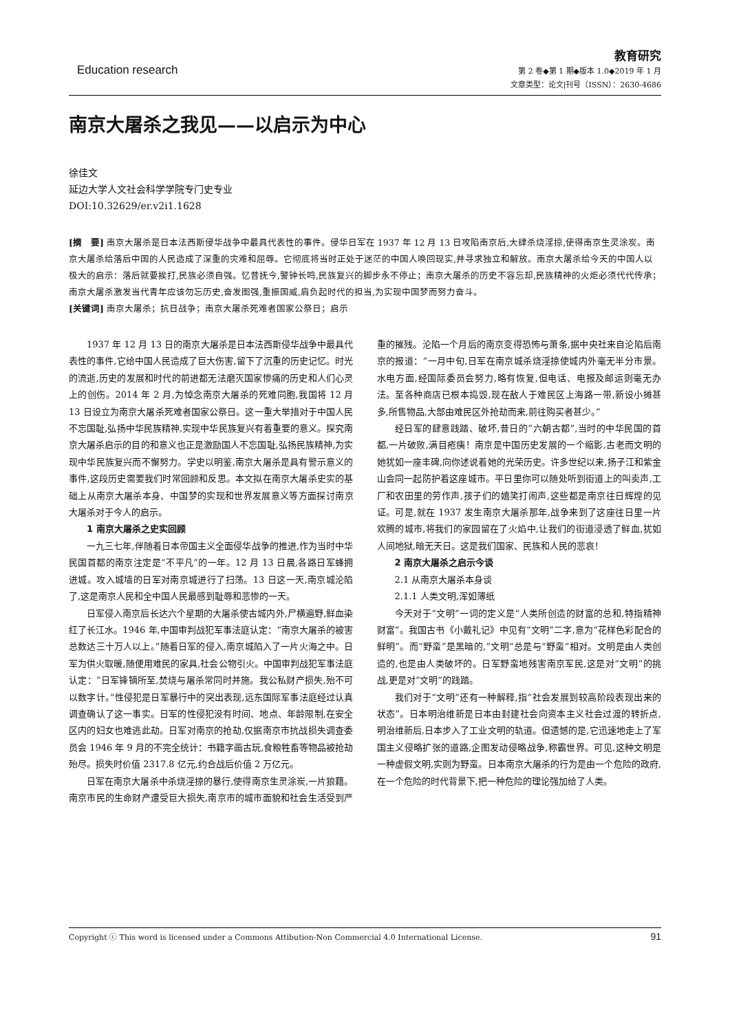Education research
教育研究
第 2 卷◆第 1 期◆版本 1.0◆2019 年 1 月
文章类型：论文|刊号（ISSN）：2630-4686
南京大屠杀之我见——以启示为中心
徐佳文
延边大学人文社会科学学院专门史专业
DOI:10.32629/er.v2i1.1628
[摘　要] 南京大屠杀是日本法西斯侵华战争中最具代表性的事件。侵华日军在 1937 年 12 月 13 日攻陷南京后,大肆杀烧淫掠,使得南京生灵涂炭。南京大屠杀给落后中国的人民造成了深重的灾难和屈辱。它彻底将当时正处于迷茫的中国人唤回现实,并寻求独立和解放。南京大屠杀给今天的中国人以极大的启示：落后就要挨打,民族必须自强。忆昔抚今,警钟长鸣,民族复兴的脚步永不停止；南京大屠杀的历史不容忘却,民族精神的火炬必须代代传承；南京大屠杀激发当代青年应该勿忘历史,奋发图强,重振国威,肩负起时代的担当,为实现中国梦而努力奋斗。
[关键词] 南京大屠杀；抗日战争；南京大屠杀死难者国家公祭日；启示
1937 年 12 月 13 日的南京大屠杀是日本法西斯侵华战争中最具代表性的事件,它给中国人民造成了巨大伤害,留下了沉重的历史记忆。时光的流逝,历史的发展和时代的前进都无法磨灭国家惨痛的历史和人们心灵上的创伤。2014 年 2 月,为悼念南京大屠杀的死难同胞,我国将 12 月 13 日设立为南京大屠杀死难者国家公祭日。这一重大举措对于中国人民不忘国耻,弘扬中华民族精神,实现中华民族复兴有着重要的意义。探究南京大屠杀启示的目的和意义也正是激励国人不忘国耻,弘扬民族精神,为实现中华民族复兴而不懈努力。学史以明鉴,南京大屠杀是具有警示意义的事件,这段历史需要我们时常回顾和反思。本文拟在南京大屠杀史实的基础上从南京大屠杀本身、中国梦的实现和世界发展意义等方面探讨南京大屠杀对于今人的启示。
1 南京大屠杀之史实回顾
一九三七年,伴随着日本帝国主义全面侵华战争的推进,作为当时中华民国首都的南京注定是“不平凡”的一年。12 月 13 日晨,各路日军蜂拥进城。攻入城墙的日军对南京城进行了扫荡。13 日这一天,南京城沦陷了,这是南京人民和全中国人民最感到耻辱和悲惨的一天。
日军侵入南京后长达六个星期的大屠杀使古城内外,尸横遍野,鲜血染红了长江水。1946 年,中国审判战犯军事法庭认定：“南京大屠杀的被害总数达三十万人以上。”随着日军的侵入,南京城陷入了一片火海之中。日军为供火取暖,随便用难民的家具,社会公物引火。中国审判战犯军事法庭认定：“日军锋镝所至,焚烧与屠杀常同时并施。我公私财产损失,殆不可以数字计。”性侵犯是日军暴行中的突出表现,远东国际军事法庭经过认真调查确认了这一事实。日军的性侵犯没有时间、地点、年龄限制,在安全区内的妇女也难逃此劫。日军对南京的抢劫,仅据南京市抗战损失调查委员会 1946 年 9 月的不完全统计：书籍字画古玩,食粮牲畜等物品被抢劫殆尽。损失时价值 2317.8 亿元,约合战后价值 2 万亿元。
日军在南京大屠杀中杀烧淫掠的暴行,使得南京生灵涂炭,一片狼藉。南京市民的生命财产遭受巨大损失,南京市的城市面貌和社会生活受到严重的摧残。沦陷一个月后的南京变得恐怖与萧条,据中央社来自沦陷后南京的报道：“一月中旬,日军在南京城杀烧淫掠使城内外毫无半分市景。水电方面,经国际委员会努力,略有恢复,但电话、电报及邮运则毫无办法。至各种商店已根本捣毁,现在敌人于难民区上海路一带,新设小摊甚多,所售物品,大部由难民区外抢劫而来,前往购买者甚少。”
经日军的肆意践踏、破坏,昔日的“六朝古都”,当时的中华民国的首都,一片破败,满目疮痍！南京是中国历史发展的一个缩影,古老而文明的她犹如一座丰碑,向你述说着她的光荣历史。许多世纪以来,扬子江和紫金山会同一起防护着这座城市。平日里你可以随处听到街道上的叫卖声,工厂和农田里的劳作声,孩子们的嬉笑打闹声,这些都是南京往日辉煌的见证。可是,就在 1937 发生南京大屠杀那年,战争来到了这座往日里一片欢腾的城市,将我们的家园留在了火焰中,让我们的街道浸透了鲜血,犹如人间地狱,暗无天日。这是我们国家、民族和人民的悲哀！
2 南京大屠杀之启示今谈
2.1 从南京大屠杀本身谈
2.1.1 人类文明,浑如薄纸
今天对于“文明”一词的定义是“人类所创造的财富的总和,特指精神财富”。我国古书《小戴礼记》中见有“文明”二字,意为“花样色彩配合的鲜明”。而“野蛮”是黑暗的,“文明”总是与“野蛮”相对。文明是由人类创造的,也是由人类破坏的。日军野蛮地残害南京军民,这是对“文明”的挑战,更是对“文明”的践踏。
我们对于“文明”还有一种解释,指“社会发展到较高阶段表现出来的状态”。日本明治维新是日本由封建社会向资本主义社会过渡的转折点,明治维新后,日本步入了工业文明的轨道。但遗憾的是,它迅速地走上了军国主义侵略扩张的道路,企图发动侵略战争,称霸世界。可见,这种文明是一种虚假文明,实则为野蛮。日本南京大屠杀的行为是由一个危险的政府,在一个危险的时代背景下,把一种危险的理论强加给了人类。
Copyright ⓒ This word is licensed under a Commons Attibution-Non Commercial 4.0 International License. 91